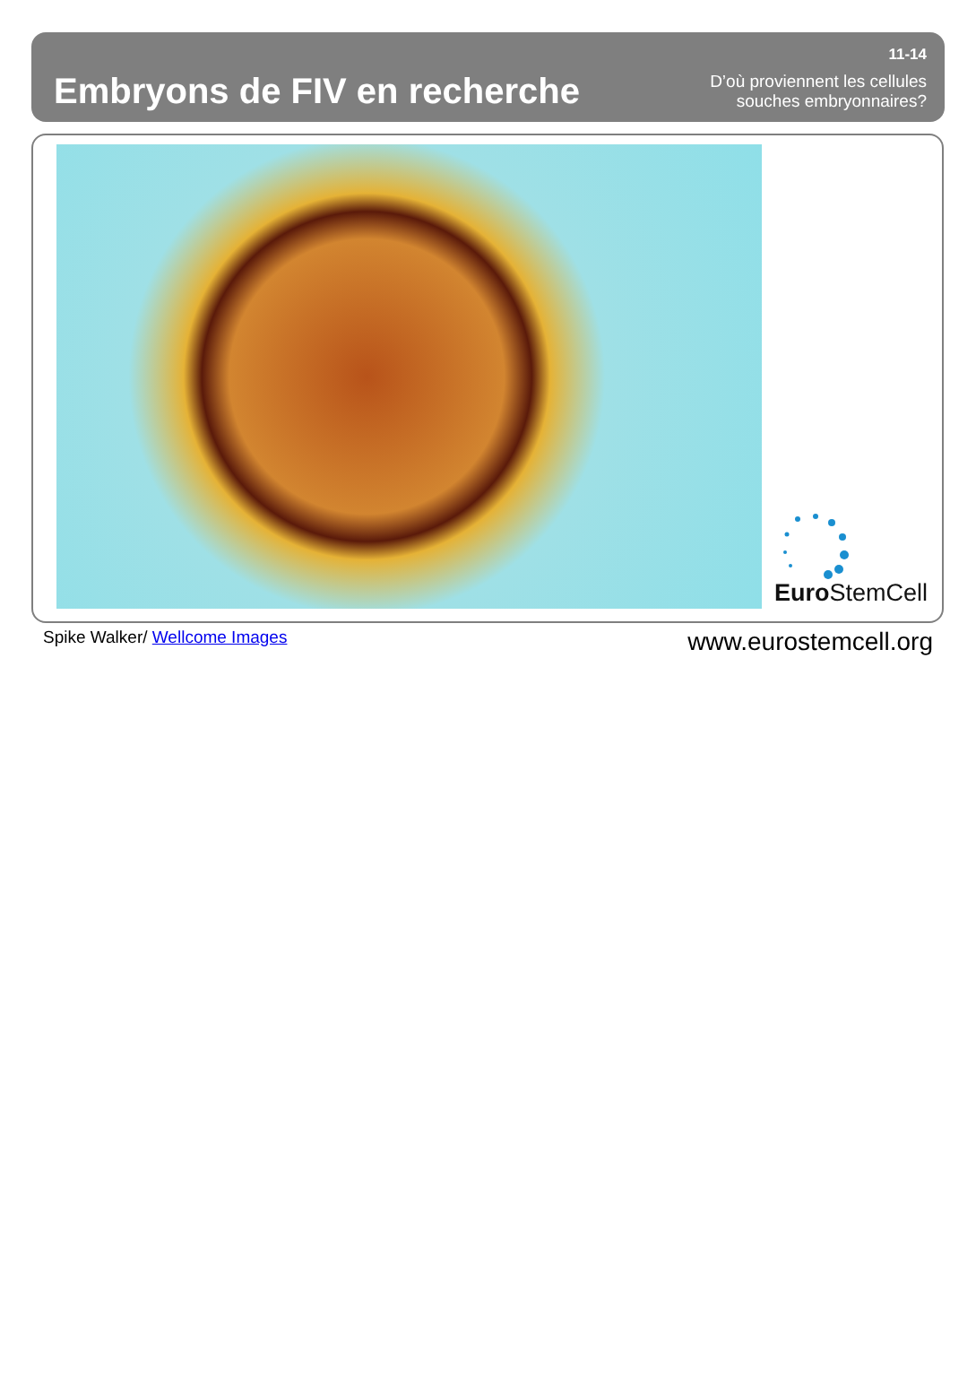Embryons de FIV en recherche
11-14
D’où proviennent les cellules
souches embryonnaires?
Euro StemCell
Spike Walker/ Wellcome Images www.eurostemcell.org